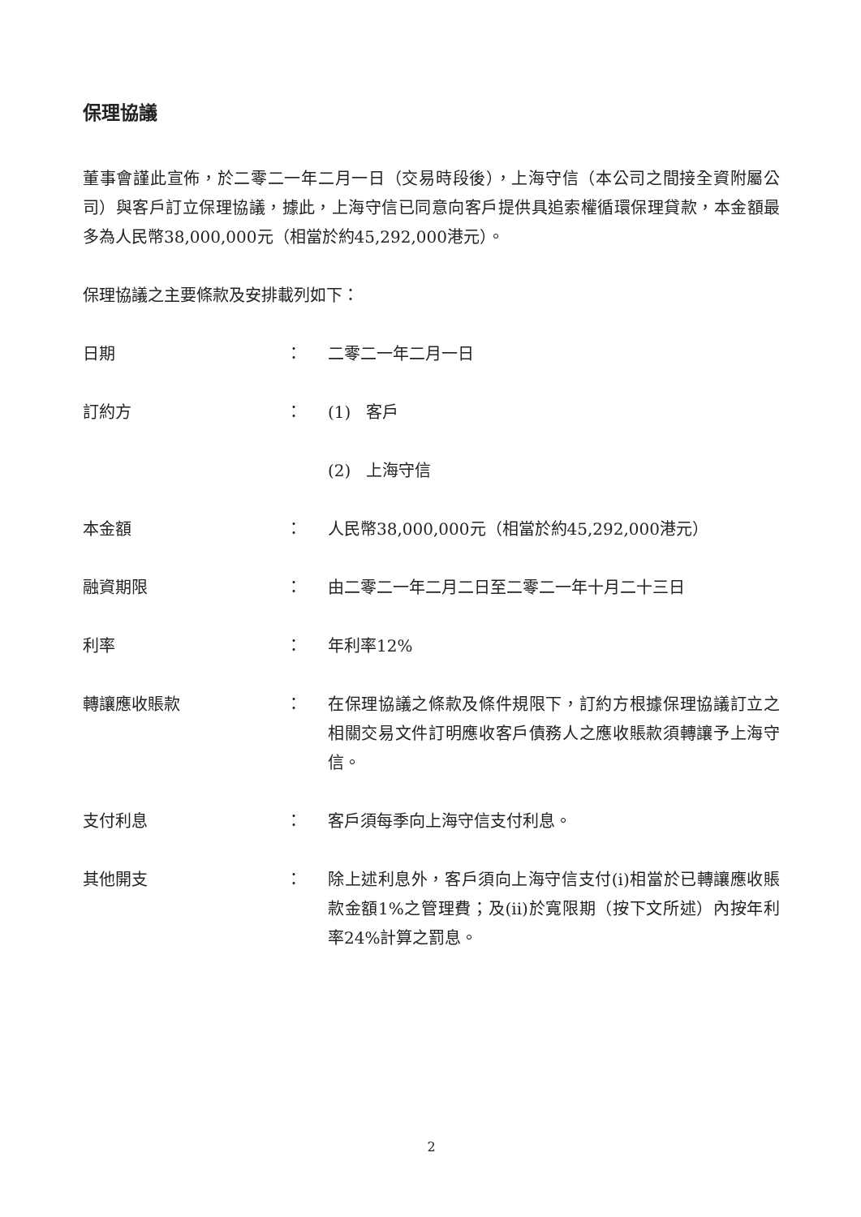保理協議
董事會謹此宣佈，於二零二一年二月一日（交易時段後），上海守信（本公司之間接全資附屬公司）與客戶訂立保理協議，據此，上海守信已同意向客戶提供具追索權循環保理貸款，本金額最多為人民幣38,000,000元（相當於約45,292,000港元）。
保理協議之主要條款及安排載列如下：
日期 ： 二零二一年二月一日
訂約方 ： (1) 客戶
(2) 上海守信
本金額 ： 人民幣38,000,000元（相當於約45,292,000港元）
融資期限 ： 由二零二一年二月二日至二零二一年十月二十三日
利率 ： 年利率12%
轉讓應收賬款 ： 在保理協議之條款及條件規限下，訂約方根據保理協議訂立之相關交易文件訂明應收客戶債務人之應收賬款須轉讓予上海守信。
支付利息 ： 客戶須每季向上海守信支付利息。
其他開支 ： 除上述利息外，客戶須向上海守信支付(i)相當於已轉讓應收賬款金額1%之管理費；及(ii)於寬限期（按下文所述）內按年利率24%計算之罰息。
2